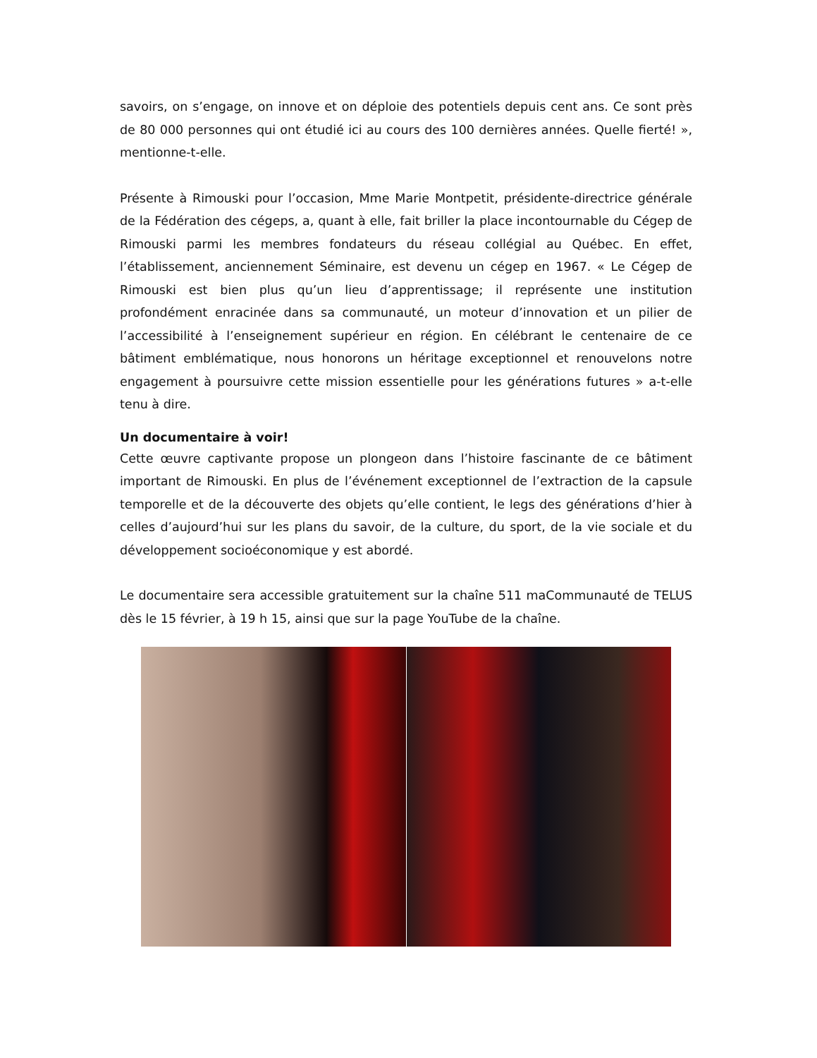savoirs, on s’engage, on innove et on déploie des potentiels depuis cent ans. Ce sont près de 80 000 personnes qui ont étudié ici au cours des 100 dernières années. Quelle fierté! », mentionne-t-elle.
Présente à Rimouski pour l’occasion, Mme Marie Montpetit, présidente-directrice générale de la Fédération des cégeps, a, quant à elle, fait briller la place incontournable du Cégep de Rimouski parmi les membres fondateurs du réseau collégial au Québec. En effet, l’établissement, anciennement Séminaire, est devenu un cégep en 1967. « Le Cégep de Rimouski est bien plus qu’un lieu d’apprentissage; il représente une institution profondément enracinée dans sa communauté, un moteur d’innovation et un pilier de l’accessibilité à l’enseignement supérieur en région. En célébrant le centenaire de ce bâtiment emblématique, nous honorons un héritage exceptionnel et renouvelons notre engagement à poursuivre cette mission essentielle pour les générations futures » a-t-elle tenu à dire.
Un documentaire à voir!
Cette œuvre captivante propose un plongeon dans l’histoire fascinante de ce bâtiment important de Rimouski. En plus de l’événement exceptionnel de l’extraction de la capsule temporelle et de la découverte des objets qu’elle contient, le legs des générations d’hier à celles d’aujourd’hui sur les plans du savoir, de la culture, du sport, de la vie sociale et du développement socioéconomique y est abordé.
Le documentaire sera accessible gratuitement sur la chaîne 511 maCommunauté de TELUS dès le 15 février, à 19 h 15, ainsi que sur la page YouTube de la chaîne.